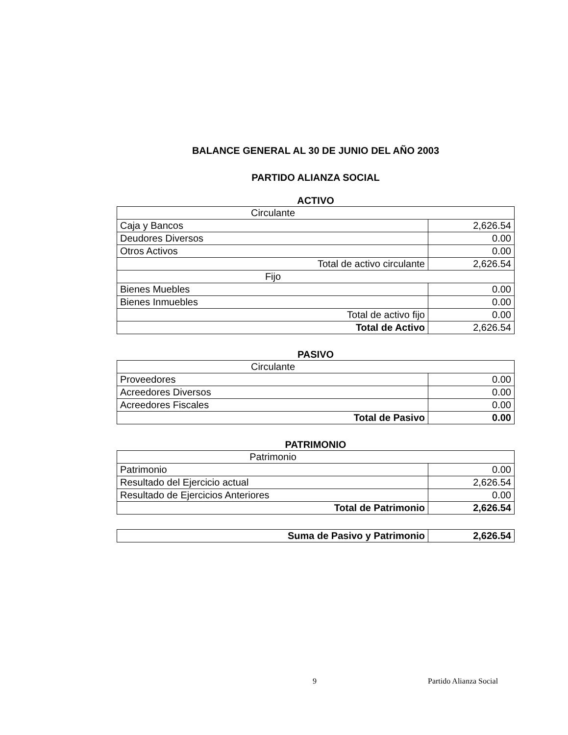BALANCE GENERAL AL 30 DE JUNIO DEL AÑO 2003
PARTIDO ALIANZA SOCIAL
ACTIVO
| Circulante | |
| Caja y Bancos | 2,626.54 |
| Deudores Diversos | 0.00 |
| Otros Activos | 0.00 |
| Total de activo circulante | 2,626.54 |
| Fijo | |
| Bienes Muebles | 0.00 |
| Bienes Inmuebles | 0.00 |
| Total de activo fijo | 0.00 |
| Total de Activo | 2,626.54 |
PASIVO
| Circulante | |
| Proveedores | 0.00 |
| Acreedores Diversos | 0.00 |
| Acreedores Fiscales | 0.00 |
| Total de Pasivo | 0.00 |
PATRIMONIO
| Patrimonio | |
| Patrimonio | 0.00 |
| Resultado del Ejercicio actual | 2,626.54 |
| Resultado de Ejercicios Anteriores | 0.00 |
| Total de Patrimonio | 2,626.54 |
| Suma de Pasivo y Patrimonio | 2,626.54 |
9 Partido Alianza Social